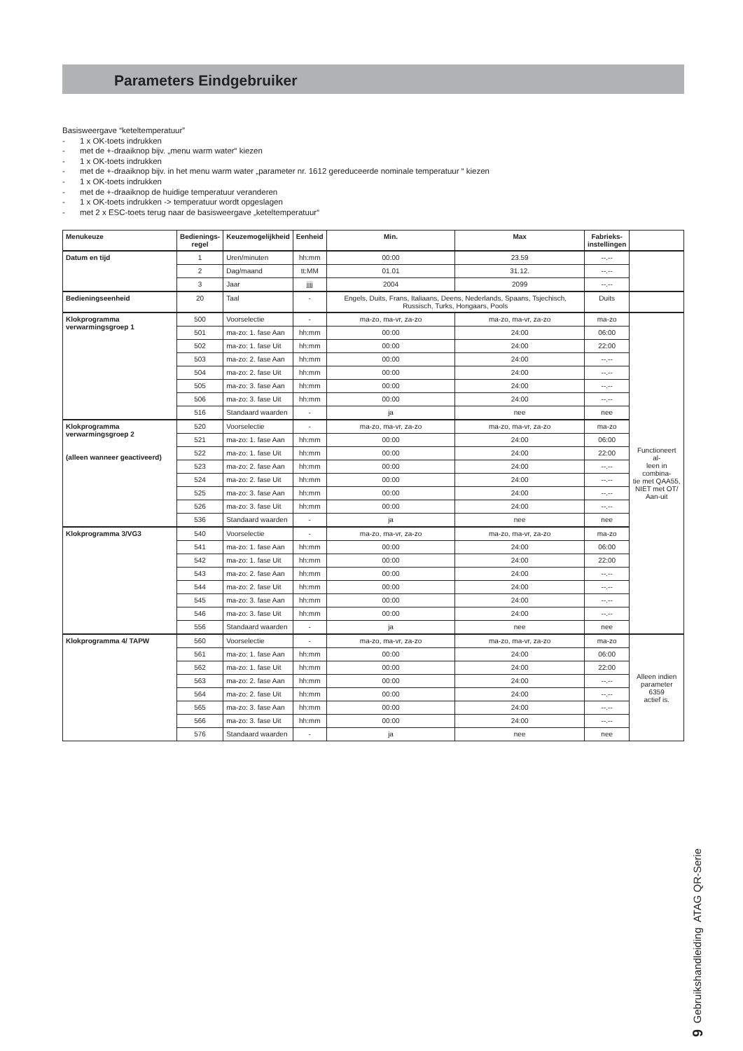Parameters Eindgebruiker
Basisweergave “keteltemperatuur”
- 1 x OK-toets indrukken
- met de +-draaiknop bijv. „menu warm water“ kiezen
- 1 x OK-toets indrukken
- met de +-draaiknop bijv. in het menu warm water „parameter nr. 1612 gereduceerde nominale temperatuur “ kiezen
- 1 x OK-toets indrukken
- met de +-draaiknop de huidige temperatuur veranderen
- 1 x OK-toets indrukken -> temperatuur wordt opgeslagen
- met 2 x ESC-toets terug naar de basisweergave „keteltemperatuur“
| Menukeuze | Bedienings- regel | Keuzemogelijkheid | Eenheid | Min. | Max | Fabrieks- instellingen | |
| --- | --- | --- | --- | --- | --- | --- | --- |
| Datum en tijd | 1 | Uren/minuten | hh:mm | 00:00 | 23.59 | --.-- | |
| | 2 | Dag/maand | tt:MM | 01.01 | 31.12. | --.-- | |
| | 3 | Jaar | jjjj | 2004 | 2099 | --.-- | |
| Bedieningseenheid | 20 | Taal | - | Engels, Duits, Frans, Italiaans, Deens, Nederlands, Spaans, Tsjechisch, Russisch, Turks, Hongaars, Pools | | Duits | |
| Klokprogramma verwarmingsgroep 1 | 500 | Voorselectie | - | ma-zo, ma-vr, za-zo | ma-zo, ma-vr, za-zo | ma-zo | Functioneert al- leen in combina- tie met QAA55, NIET met OT/ Aan-uit |
| | 501 | ma-zo: 1. fase Aan | hh:mm | 00:00 | 24:00 | 06:00 | |
| | 502 | ma-zo: 1. fase Uit | hh:mm | 00:00 | 24:00 | 22:00 | |
| | 503 | ma-zo: 2. fase Aan | hh:mm | 00:00 | 24:00 | --.-- | |
| | 504 | ma-zo: 2. fase Uit | hh:mm | 00:00 | 24:00 | --.-- | |
| | 505 | ma-zo: 3. fase Aan | hh:mm | 00:00 | 24:00 | --.-- | |
| | 506 | ma-zo: 3. fase Uit | hh:mm | 00:00 | 24:00 | --.-- | |
| | 516 | Standaard waarden | - | ja | nee | nee | |
| Klokprogramma verwarmingsgroep 2 (alleen wanneer geactiveerd) | 520 | Voorselectie | - | ma-zo, ma-vr, za-zo | ma-zo, ma-vr, za-zo | ma-zo | |
| | 521 | ma-zo: 1. fase Aan | hh:mm | 00:00 | 24:00 | 06:00 | |
| | 522 | ma-zo: 1. fase Uit | hh:mm | 00:00 | 24:00 | 22:00 | |
| | 523 | ma-zo: 2. fase Aan | hh:mm | 00:00 | 24:00 | --.-- | |
| | 524 | ma-zo: 2. fase Uit | hh:mm | 00:00 | 24:00 | --.-- | |
| | 525 | ma-zo: 3. fase Aan | hh:mm | 00:00 | 24:00 | --.-- | |
| | 526 | ma-zo: 3. fase Uit | hh:mm | 00:00 | 24:00 | --.-- | |
| | 536 | Standaard waarden | - | ja | nee | nee | |
| Klokprogramma 3/VG3 | 540 | Voorselectie | - | ma-zo, ma-vr, za-zo | ma-zo, ma-vr, za-zo | ma-zo | |
| | 541 | ma-zo: 1. fase Aan | hh:mm | 00:00 | 24:00 | 06:00 | |
| | 542 | ma-zo: 1. fase Uit | hh:mm | 00:00 | 24:00 | 22:00 | |
| | 543 | ma-zo: 2. fase Aan | hh:mm | 00:00 | 24:00 | --.-- | |
| | 544 | ma-zo: 2. fase Uit | hh:mm | 00:00 | 24:00 | --.-- | |
| | 545 | ma-zo: 3. fase Aan | hh:mm | 00:00 | 24:00 | --.-- | |
| | 546 | ma-zo: 3. fase Uit | hh:mm | 00:00 | 24:00 | --.-- | |
| | 556 | Standaard waarden | - | ja | nee | nee | |
| Klokprogramma 4/ TAPW | 560 | Voorselectie | - | ma-zo, ma-vr, za-zo | ma-zo, ma-vr, za-zo | ma-zo | Alleen indien parameter 6359 actief is. |
| | 561 | ma-zo: 1. fase Aan | hh:mm | 00:00 | 24:00 | 06:00 | |
| | 562 | ma-zo: 1. fase Uit | hh:mm | 00:00 | 24:00 | 22:00 | |
| | 563 | ma-zo: 2. fase Aan | hh:mm | 00:00 | 24:00 | --.-- | |
| | 564 | ma-zo: 2. fase Uit | hh:mm | 00:00 | 24:00 | --.-- | |
| | 565 | ma-zo: 3. fase Aan | hh:mm | 00:00 | 24:00 | --.-- | |
| | 566 | ma-zo: 3. fase Uit | hh:mm | 00:00 | 24:00 | --.-- | |
| | 576 | Standaard waarden | - | ja | nee | nee | |
9 Gebruikshandleiding ATAG QR-Serie